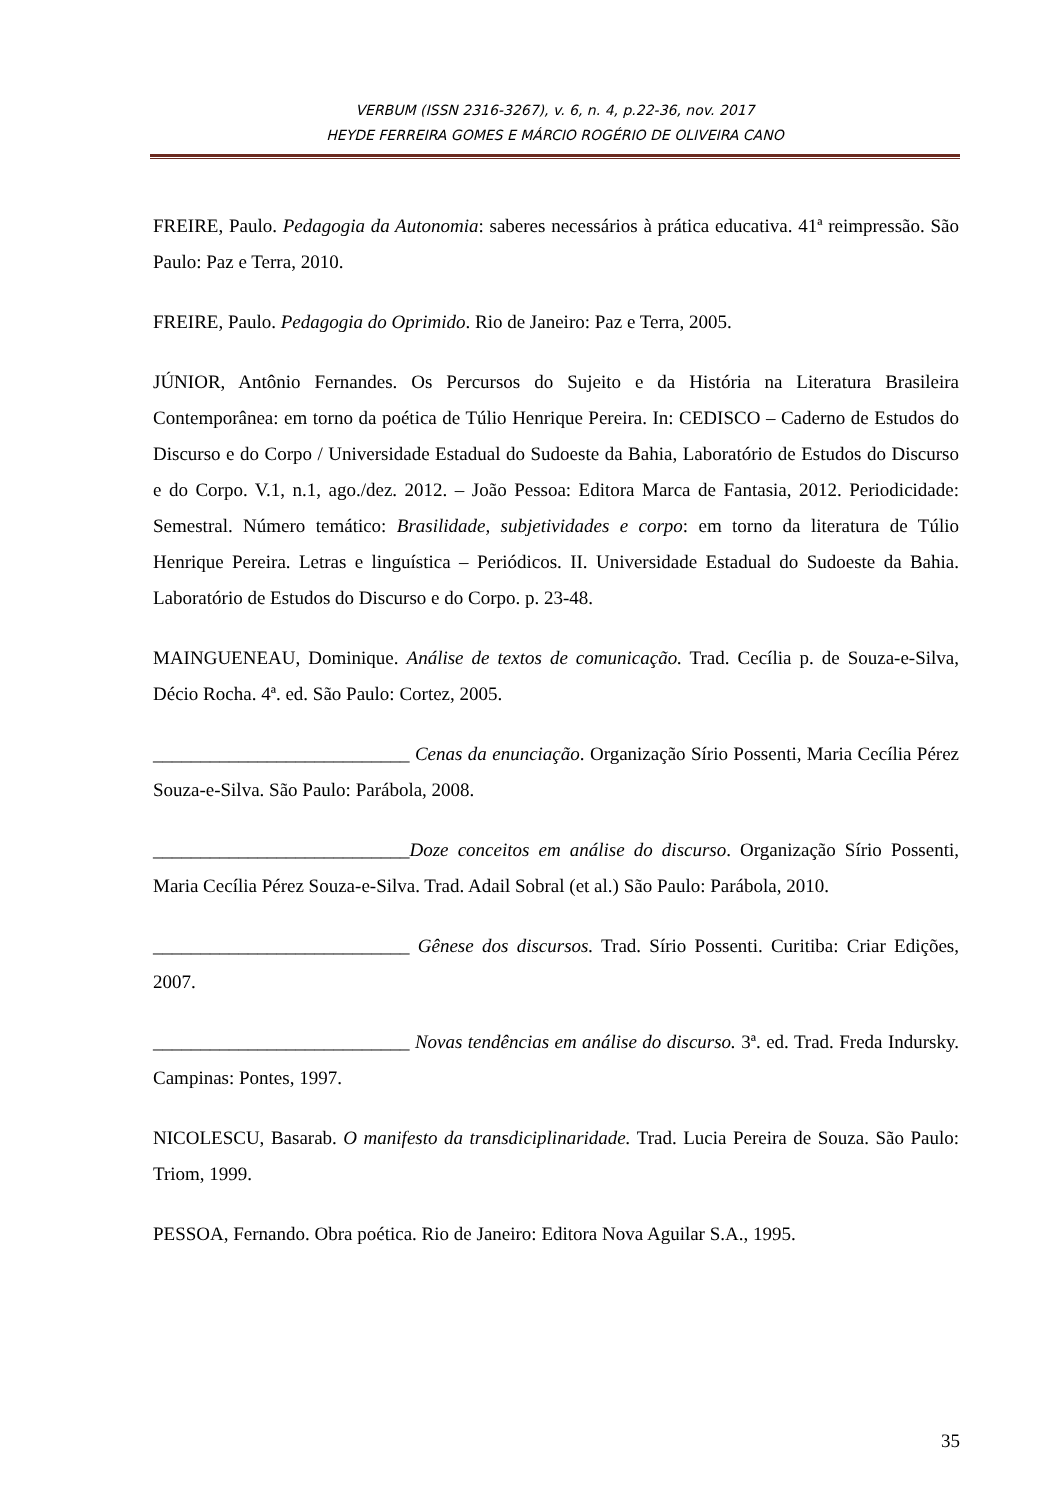VERBUM (ISSN 2316-3267), v. 6, n. 4, p.22-36, nov. 2017
HEYDE FERREIRA GOMES E MÁRCIO ROGÉRIO DE OLIVEIRA CANO
FREIRE, Paulo. Pedagogia da Autonomia: saberes necessários à prática educativa. 41ª reimpressão. São Paulo: Paz e Terra, 2010.
FREIRE, Paulo. Pedagogia do Oprimido. Rio de Janeiro: Paz e Terra, 2005.
JÚNIOR, Antônio Fernandes. Os Percursos do Sujeito e da História na Literatura Brasileira Contemporânea: em torno da poética de Túlio Henrique Pereira. In: CEDISCO – Caderno de Estudos do Discurso e do Corpo / Universidade Estadual do Sudoeste da Bahia, Laboratório de Estudos do Discurso e do Corpo. V.1, n.1, ago./dez. 2012. – João Pessoa: Editora Marca de Fantasia, 2012. Periodicidade: Semestral. Número temático: Brasilidade, subjetividades e corpo: em torno da literatura de Túlio Henrique Pereira. Letras e linguística – Periódicos. II. Universidade Estadual do Sudoeste da Bahia. Laboratório de Estudos do Discurso e do Corpo. p. 23-48.
MAINGUENEAU, Dominique. Análise de textos de comunicação. Trad. Cecília p. de Souza-e-Silva, Décio Rocha. 4ª. ed. São Paulo: Cortez, 2005.
___________________________ Cenas da enunciação. Organização Sírio Possenti, Maria Cecília Pérez Souza-e-Silva. São Paulo: Parábola, 2008.
___________________________Doze conceitos em análise do discurso. Organização Sírio Possenti, Maria Cecília Pérez Souza-e-Silva. Trad. Adail Sobral (et al.) São Paulo: Parábola, 2010.
___________________________ Gênese dos discursos. Trad. Sírio Possenti. Curitiba: Criar Edições, 2007.
___________________________ Novas tendências em análise do discurso. 3ª. ed. Trad. Freda Indursky. Campinas: Pontes, 1997.
NICOLESCU, Basarab. O manifesto da transdiciplinaridade. Trad. Lucia Pereira de Souza. São Paulo: Triom, 1999.
PESSOA, Fernando. Obra poética. Rio de Janeiro: Editora Nova Aguilar S.A., 1995.
35